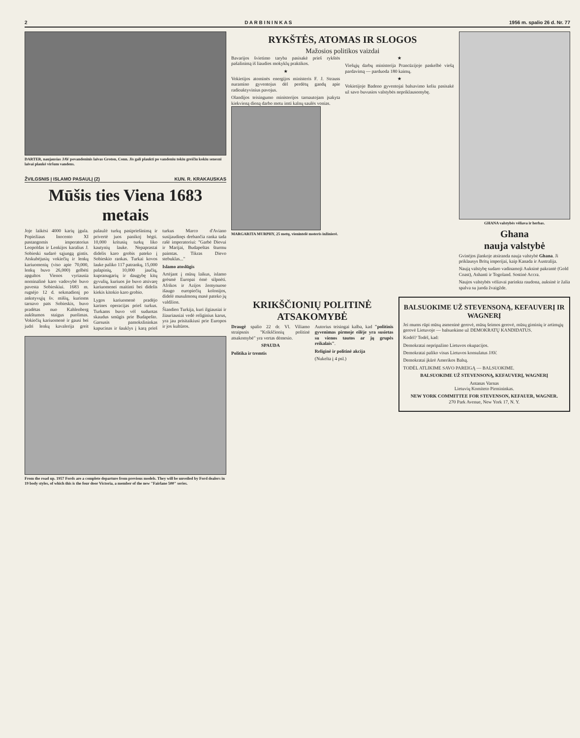2 D A R B I N I N K A S 1956 m. spalio 26 d. Nr. 77
DARTER, naujausias JAV povandeninis laivas Groton, Conn. Jis gali plaukti po vandeniu tokiu greičiu kokiu senesni laivai plaukė viršum vandens.
ŽVILGSNIS Į ISLAMO PASAULĮ (2) KUN. R. KRAKAUSKAS
Mūšis ties Viena 1683 metais
Joje laikėsi 4000 karių įgula. Popiežiaus Inocento XI pastangomis imperatorius Leopoldas ir Lenkijos karalius J. Sobieski sudarė sąjungą gintis. Atskubėjusių vokiečių ir lenkų kariuomenių (viso apie 70,000, lenkų buvo 26,000) gelbėti apgultos Vienos vyriausia nominalinė karo vadovybė buvo pavesta Sobieskiui. 1683 m. rugsėjo 12 d. sekmadienį po ankstyvųjų šv. mišių, kurioms tarnavo pats Sobieskis, buvo pradėtas nuo Kahlenberg aukštumos staigus puolimas. Vokiečių kariuomenė ir gausi bei judri lenkų kavalerija greit palaužė turkų pasipriešinimą ir privertė juos panikoj bėgti. 10,000 kritusių turkų liko kautynių lauke. Nepaprastai didelis karo grobis pateko į Sobieskio rankas. Turkai kovos lauke paliko 117 patrankų, 15,000 palapinių, 10,000 jaučių, kupranugarių ir daugybę kitų gyvulių, kuriuos jie buvo atsivarę kariuomenei maitinti bei didelis kiekis kitokio karo grobio.
Lygos kariuomenė pradėjo karines operacijas prieš turkus. Turkams buvo vėl suduotas skaudus smūgis prie Budapešto. Garsusis pamokslininkas kapucinas ir šauklys į karą prieš turkus Marco d'Aviano susijaudinęs drebančia ranka tada rašė imperatoriui: "Garbė Dievui ir Marijai, Budapeštas šturmu paimtas. Tikras Dievo stebuklas..."
Islamo atoslūgis
Artėjant į mūsų laikus, islamo grėsmė Europai ėmė silpnėti. Afrikos ir Azijos žemynuose išaugo europiečių kolonijos, didelė musulmonų masė pateko jų valdžion.
Šiandien Turkija, kuri ilgiausiai ir žiauriausiai vedė religinius karus, yra jau prisitaikiusi prie Europos ir jos kultūros.
From the road up. 1957 Fords are a complete departure from previous models. They will be unveiled by Ford dealers in 19 body styles, of which this is the four door Victoria, a member of the new "Fairlane 500" series.
RYKŠTĖS, ATOMAS IR SLOGOS
Mažosios politikos vaizdai
Bavarijos švietimo taryba pasisakė prieš rykštės pašalinimą iš liaudies mokyklų praktikos.
★
Vokietijos atominės energijos ministeris F. J. Strauss nuramino gyventojus dėl perdėtų gandų apie radioaktyvinius pavojus.
Olandijos teisingumo ministerijos tarnautojam įsakyta kiekvieną dieną darbo metu imti kalnų saulės vonias.
★
Viešųjų darbų ministerija Prancūzijoje paskelbė viešą pardavimą — parduoda 180 kaimų.
★
Vokietijoje Badeno gyventojai balsavimo keliu pasisakė už savo buvusios valstybės nepriklausomybę.
MARGARITA MURPHY, 25 metų, vienintelė moteris inžinierė.
GHANA valstybės vėliava ir herbas.
Ghana
nauja valstybė
Gvinėjos įlankoje atsiranda nauja valstybė Ghana. Ji priklausys Britų imperijai, kaip Kanada ir Australija.
Naują valstybę sudaro vadinamoji Auksinė pakrantė (Gold Coast), Ashanti ir Togoland. Sostinė Accra.
Naujos valstybės vėliavai parinkta raudona, auksinė ir žalia spalva su juoda žvaigžde.
KRIKŠČIONIŲ POLITINĖ ATSAKOMYBĖ
Draugė spalio 22 dr. Vl. Viliamo straipsnis "Krikščionių politinė atsakomybė" yra vertas dėmesio.
SPAUDA
Politika ir tremtis
Autorius teisingai kalba, kad "politinis gyvenimas pirmoje eilėje yra susietas su vienos tautos ar jų grupės reikalais".
Religinė ir politinė akcija
(Nukelta į 4 psl.)
BALSUOKIME UŽ STEVENSONĄ, KEFAUVERĮ IR WAGNERĮ
Jei mums rūpi mūsų asmeninė gerovė, mūsų šeimos gerovė, mūsų giminių ir artimųjų gerovė Lietuvoje — balsuokime už DEMOKRATŲ KANDIDATUS.
Kodėl? Todėl, kad:
Demokratai nepripažino Lietuvos okupacijos.
Demokratai paliko visus Lietuvos konsulatus JAV.
Demokratai įkūrė Amerikos Balsą.
TODĖL ATLIKIME SAVO PAREIGĄ — BALSUOKIME.
BALSUOKIME UŽ STEVENSONĄ, KEFAUVERĮ, WAGNERĮ
Antanas Varnas
Lietuvių Komiteto Pirmininkas.
NEW YORK COMMITTEE FOR STEVENSON, KEFAUER, WAGNER.
270 Park Avenue, New York 17, N. Y.